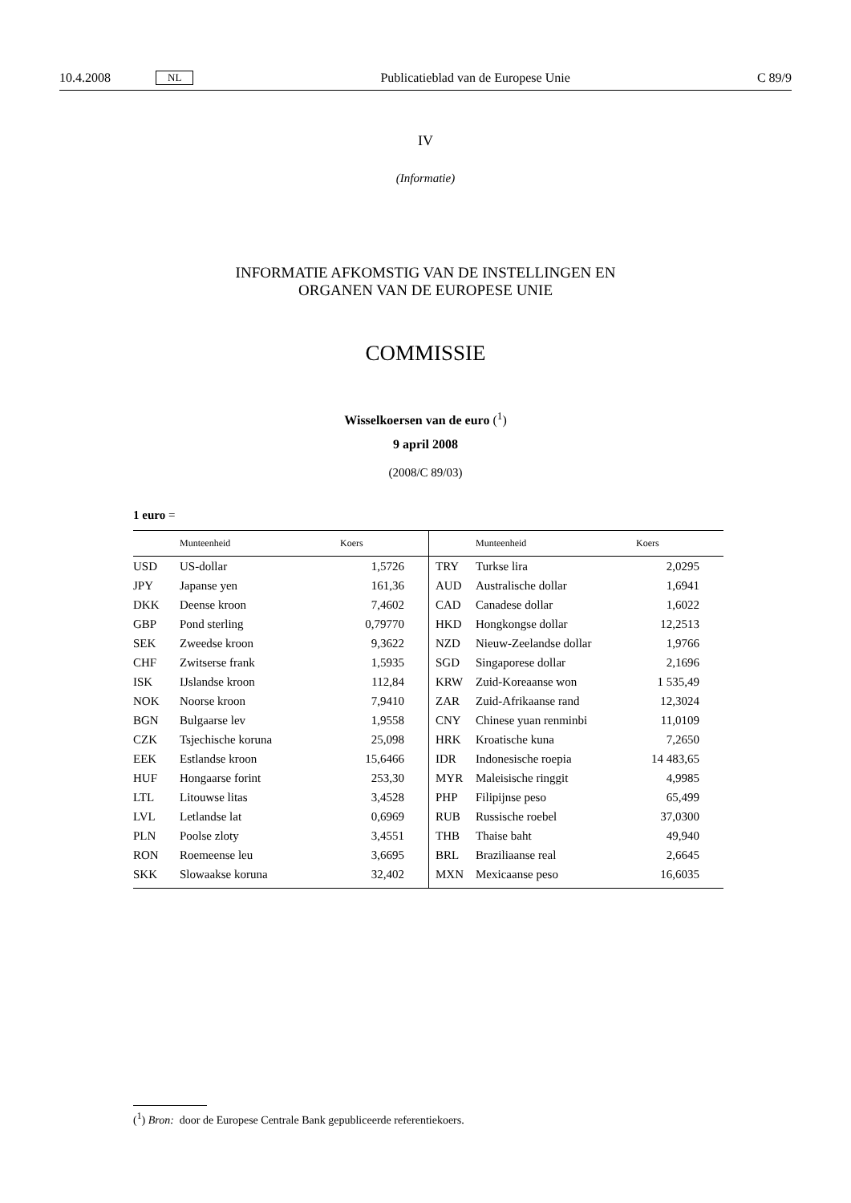10.4.2008 NL Publicatieblad van de Europese Unie C 89/9
IV
(Informatie)
INFORMATIE AFKOMSTIG VAN DE INSTELLINGEN EN
ORGANEN VAN DE EUROPESE UNIE
COMMISSIE
Wisselkoersen van de euro (<sup>1</sup>)
9 april 2008
(2008/C 89/03)
1 euro =
| | Munteenheid | Koers | | Munteenheid | Koers |
| --- | --- | --- | --- | --- | --- |
| USD | US-dollar | 1,5726 | TRY | Turkse lira | 2,0295 |
| JPY | Japanse yen | 161,36 | AUD | Australische dollar | 1,6941 |
| DKK | Deense kroon | 7,4602 | CAD | Canadese dollar | 1,6022 |
| GBP | Pond sterling | 0,79770 | HKD | Hongkongse dollar | 12,2513 |
| SEK | Zweedse kroon | 9,3622 | NZD | Nieuw-Zeelandse dollar | 1,9766 |
| CHF | Zwitserse frank | 1,5935 | SGD | Singaporese dollar | 2,1696 |
| ISK | IJslandse kroon | 112,84 | KRW | Zuid-Koreaanse won | 1 535,49 |
| NOK | Noorse kroon | 7,9410 | ZAR | Zuid-Afrikaanse rand | 12,3024 |
| BGN | Bulgaarse lev | 1,9558 | CNY | Chinese yuan renminbi | 11,0109 |
| CZK | Tsjechische koruna | 25,098 | HRK | Kroatische kuna | 7,2650 |
| EEK | Estlandse kroon | 15,6466 | IDR | Indonesische roepia | 14 483,65 |
| HUF | Hongaarse forint | 253,30 | MYR | Maleisische ringgit | 4,9985 |
| LTL | Litouwse litas | 3,4528 | PHP | Filipijnse peso | 65,499 |
| LVL | Letlandse lat | 0,6969 | RUB | Russische roebel | 37,0300 |
| PLN | Poolse zloty | 3,4551 | THB | Thaise baht | 49,940 |
| RON | Roemeense leu | 3,6695 | BRL | Braziliaanse real | 2,6645 |
| SKK | Slowaakse koruna | 32,402 | MXN | Mexicaanse peso | 16,6035 |
(<sup>1</sup>) Bron: door de Europese Centrale Bank gepubliceerde referentiekoers.